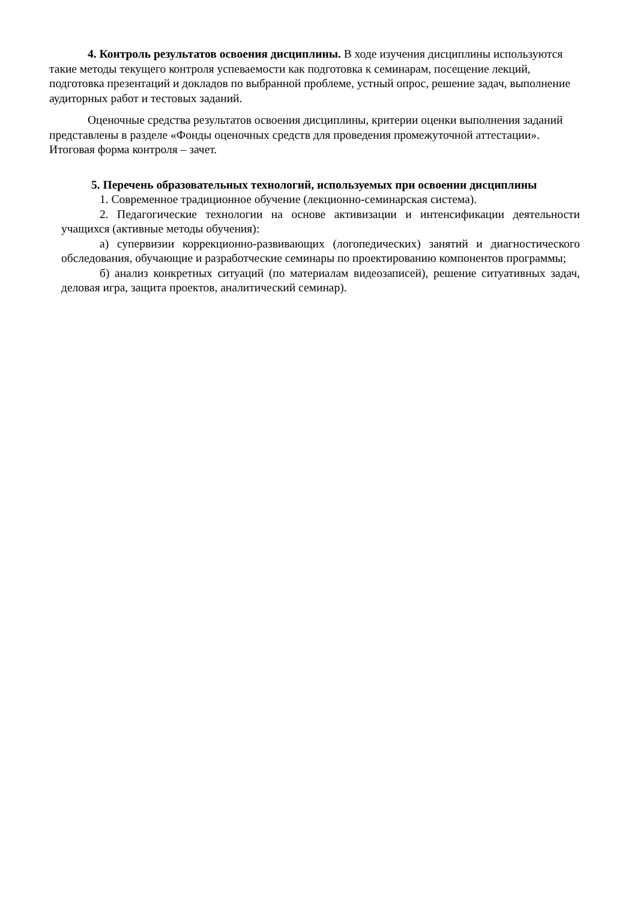4. Контроль результатов освоения дисциплины. В ходе изучения дисциплины используются такие методы текущего контроля успеваемости как подготовка к семинарам, посещение лекций, подготовка презентаций и докладов по выбранной проблеме, устный опрос, решение задач, выполнение аудиторных работ и тестовых заданий.
Оценочные средства результатов освоения дисциплины, критерии оценки выполнения заданий представлены в разделе «Фонды оценочных средств для проведения промежуточной аттестации». Итоговая форма контроля – зачет.
5. Перечень образовательных технологий, используемых при освоении дисциплины
1. Современное традиционное обучение (лекционно-семинарская система).
2. Педагогические технологии на основе активизации и интенсификации деятельности учащихся (активные методы обучения):
а) супервизии коррекционно-развивающих (логопедических) занятий и диагностического обследования, обучающие и разработческие семинары по проектированию компонентов программы;
б) анализ конкретных ситуаций (по материалам видеозаписей), решение ситуативных задач, деловая игра, защита проектов, аналитический семинар).